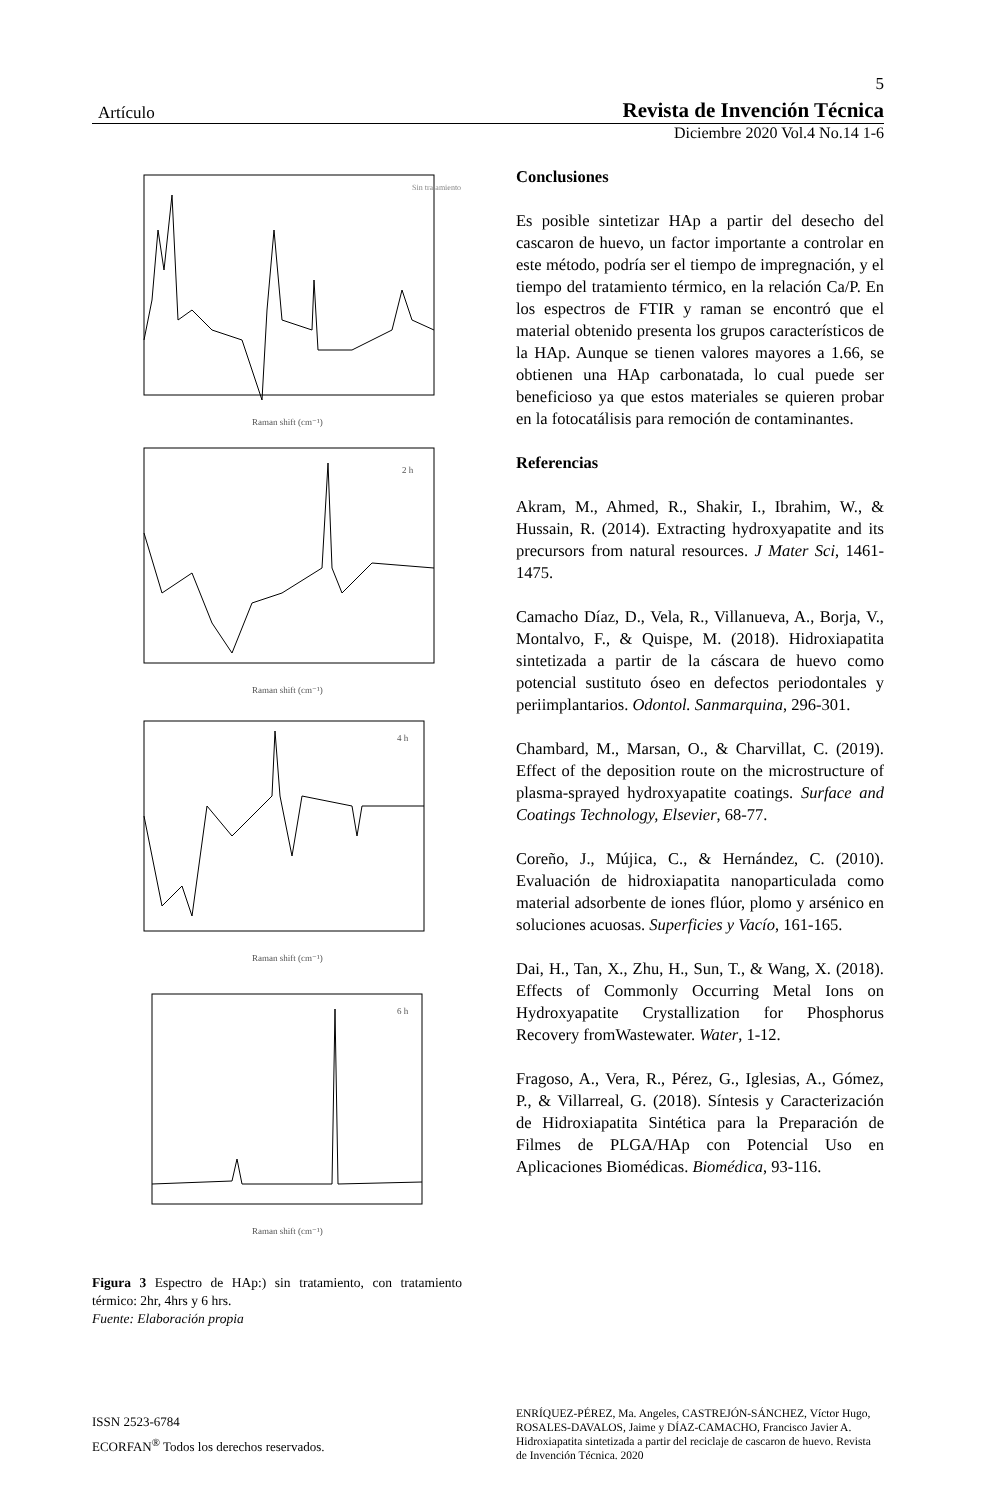5
Artículo Revista de Invención Técnica
Diciembre 2020 Vol.4 No.14 1-6
Sin tratamiento
Raman shift (cm⁻¹)
2 h
Raman shift (cm⁻¹)
4 h
Raman shift (cm⁻¹)
6 h
Raman shift (cm⁻¹)
Figura 3 Espectro de HAp:) sin tratamiento, con tratamiento térmico: 2hr, 4hrs y 6 hrs.
Fuente: Elaboración propia
Conclusiones
Es posible sintetizar HAp a partir del desecho del cascaron de huevo, un factor importante a controlar en este método, podría ser el tiempo de impregnación, y el tiempo del tratamiento térmico, en la relación Ca/P. En los espectros de FTIR y raman se encontró que el material obtenido presenta los grupos característicos de la HAp. Aunque se tienen valores mayores a 1.66, se obtienen una HAp carbonatada, lo cual puede ser beneficioso ya que estos materiales se quieren probar en la fotocatálisis para remoción de contaminantes.
Referencias
Akram, M., Ahmed, R., Shakir, I., Ibrahim, W., & Hussain, R. (2014). Extracting hydroxyapatite and its precursors from natural resources. J Mater Sci, 1461-1475.
Camacho Díaz, D., Vela, R., Villanueva, A., Borja, V., Montalvo, F., & Quispe, M. (2018). Hidroxiapatita sintetizada a partir de la cáscara de huevo como potencial sustituto óseo en defectos periodontales y periimplantarios. Odontol. Sanmarquina, 296-301.
Chambard, M., Marsan, O., & Charvillat, C. (2019). Effect of the deposition route on the microstructure of plasma-sprayed hydroxyapatite coatings. Surface and Coatings Technology, Elsevier, 68-77.
Coreño, J., Mújica, C., & Hernández, C. (2010). Evaluación de hidroxiapatita nanoparticulada como material adsorbente de iones flúor, plomo y arsénico en soluciones acuosas. Superficies y Vacío, 161-165.
Dai, H., Tan, X., Zhu, H., Sun, T., & Wang, X. (2018). Effects of Commonly Occurring Metal Ions on Hydroxyapatite Crystallization for Phosphorus Recovery fromWastewater. Water, 1-12.
Fragoso, A., Vera, R., Pérez, G., Iglesias, A., Gómez, P., & Villarreal, G. (2018). Síntesis y Caracterización de Hidroxiapatita Sintética para la Preparación de Filmes de PLGA/HAp con Potencial Uso en Aplicaciones Biomédicas. Biomédica, 93-116.
ISSN 2523-6784
ECORFAN<sup>®</sup> Todos los derechos reservados.
ENRÍQUEZ-PÉREZ, Ma. Angeles, CASTREJÓN-SÁNCHEZ, Víctor Hugo, ROSALES-DAVALOS, Jaime y DÍAZ-CAMACHO, Francisco Javier A. Hidroxiapatita sintetizada a partir del reciclaje de cascaron de huevo. Revista de Invención Técnica. 2020